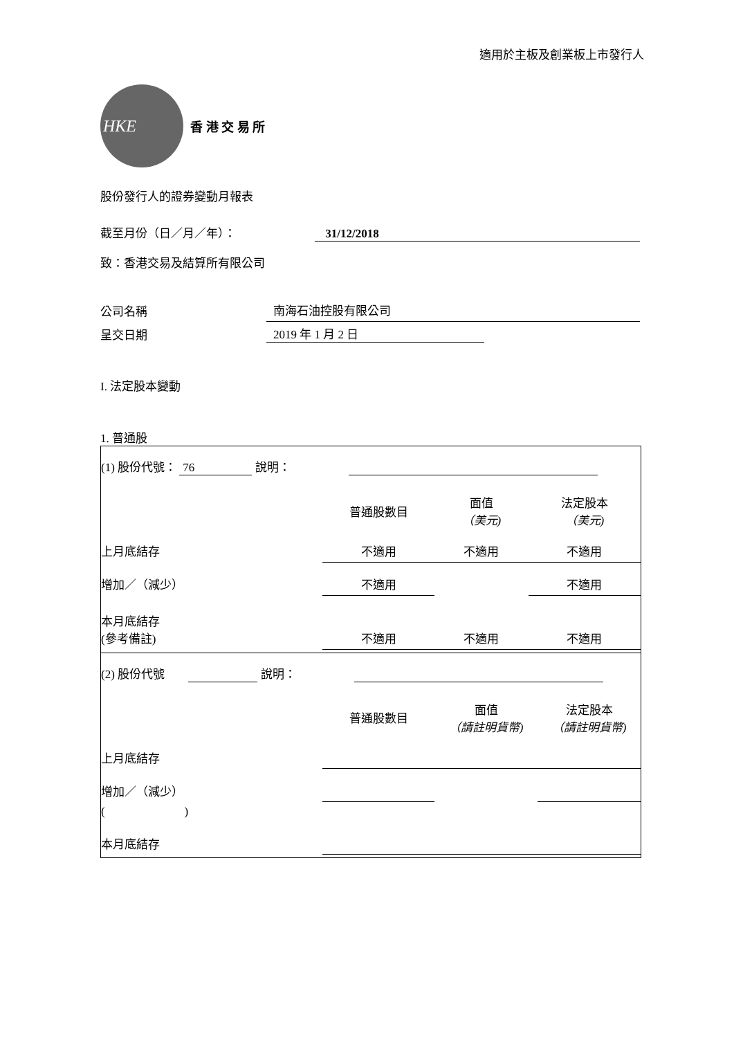適用於主板及創業板上市發行人
HKE
香 港 交 易 所
股份發行人的證券變動月報表
截至月份（日／月／年）： 31/12/2018
致：香港交易及結算所有限公司
| 公司名稱 | 南海石油控股有限公司 |
| 呈交日期 | 2019 年 1 月 2 日 |
I. 法定股本變動
1. 普通股
(1) 股份代號： 76 說明：
| | 普通股數目 | 面值 （美元) | 法定股本 （美元) |
| 上月底結存 | 不適用 | 不適用 | 不適用 |
| 增加／（減少） | 不適用 | | 不適用 |
| 本月底結存 (參考備註) | 不適用 | 不適用 | 不適用 |
(2) 股份代號 說明：
| | 普通股數目 | 面值 （請註明貨幣) | 法定股本 （請註明貨幣) |
| 上月底結存 | | | |
| 增加／（減少） | | | |
| ( ) | | | |
| 本月底結存 | | | |